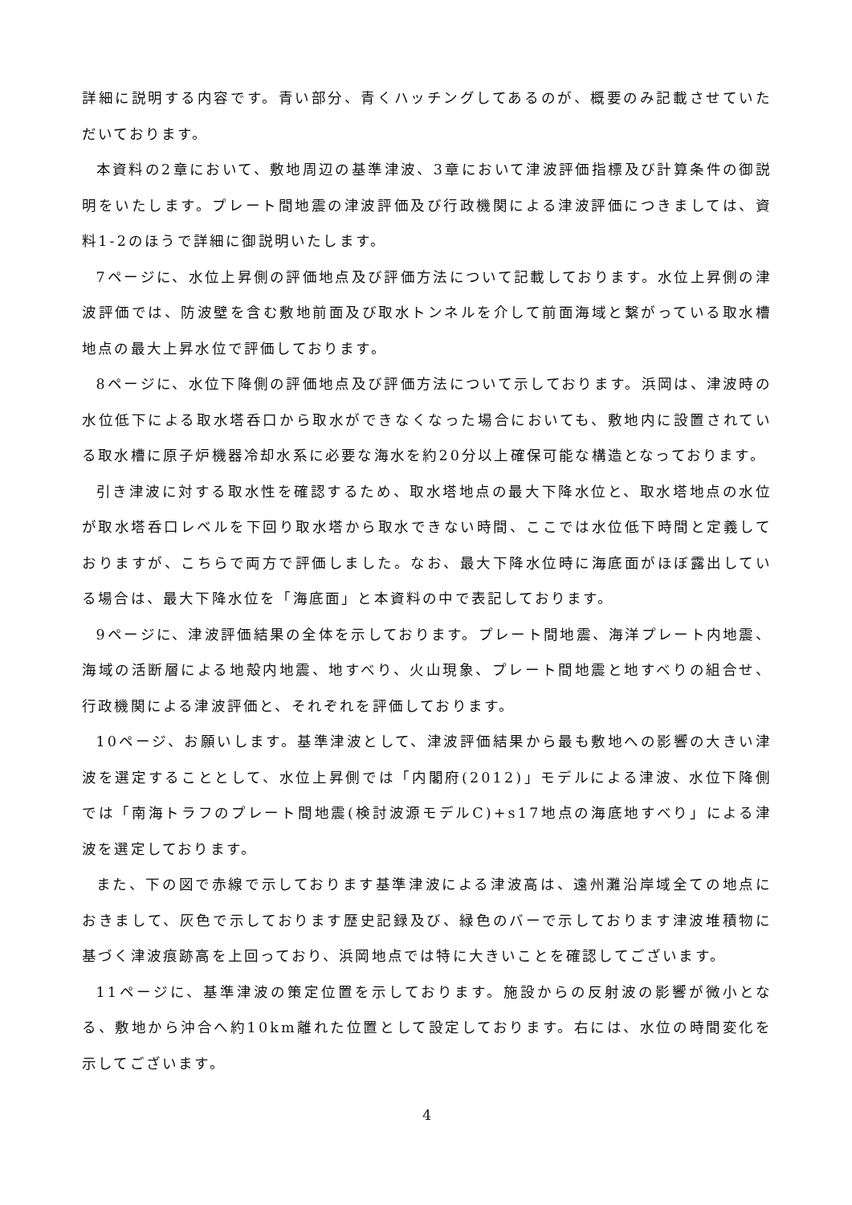詳細に説明する内容です。青い部分、青くハッチングしてあるのが、概要のみ記載させていただいております。
本資料の2章において、敷地周辺の基準津波、3章において津波評価指標及び計算条件の御説明をいたします。プレート間地震の津波評価及び行政機関による津波評価につきましては、資料1-2のほうで詳細に御説明いたします。
7ページに、水位上昇側の評価地点及び評価方法について記載しております。水位上昇側の津波評価では、防波壁を含む敷地前面及び取水トンネルを介して前面海域と繋がっている取水槽地点の最大上昇水位で評価しております。
8ページに、水位下降側の評価地点及び評価方法について示しております。浜岡は、津波時の水位低下による取水塔呑口から取水ができなくなった場合においても、敷地内に設置されている取水槽に原子炉機器冷却水系に必要な海水を約20分以上確保可能な構造となっております。
引き津波に対する取水性を確認するため、取水塔地点の最大下降水位と、取水塔地点の水位が取水塔呑口レベルを下回り取水塔から取水できない時間、ここでは水位低下時間と定義しておりますが、こちらで両方で評価しました。なお、最大下降水位時に海底面がほぼ露出している場合は、最大下降水位を「海底面」と本資料の中で表記しております。
9ページに、津波評価結果の全体を示しております。プレート間地震、海洋プレート内地震、海域の活断層による地殻内地震、地すべり、火山現象、プレート間地震と地すべりの組合せ、行政機関による津波評価と、それぞれを評価しております。
10ページ、お願いします。基準津波として、津波評価結果から最も敷地への影響の大きい津波を選定することとして、水位上昇側では「内閣府(2012)」モデルによる津波、水位下降側では「南海トラフのプレート間地震(検討波源モデルC)+s17地点の海底地すべり」による津波を選定しております。
また、下の図で赤線で示しております基準津波による津波高は、遠州灘沿岸域全ての地点におきまして、灰色で示しております歴史記録及び、緑色のバーで示しております津波堆積物に基づく津波痕跡高を上回っており、浜岡地点では特に大きいことを確認してございます。
11ページに、基準津波の策定位置を示しております。施設からの反射波の影響が微小となる、敷地から沖合へ約10km離れた位置として設定しております。右には、水位の時間変化を示してございます。
4